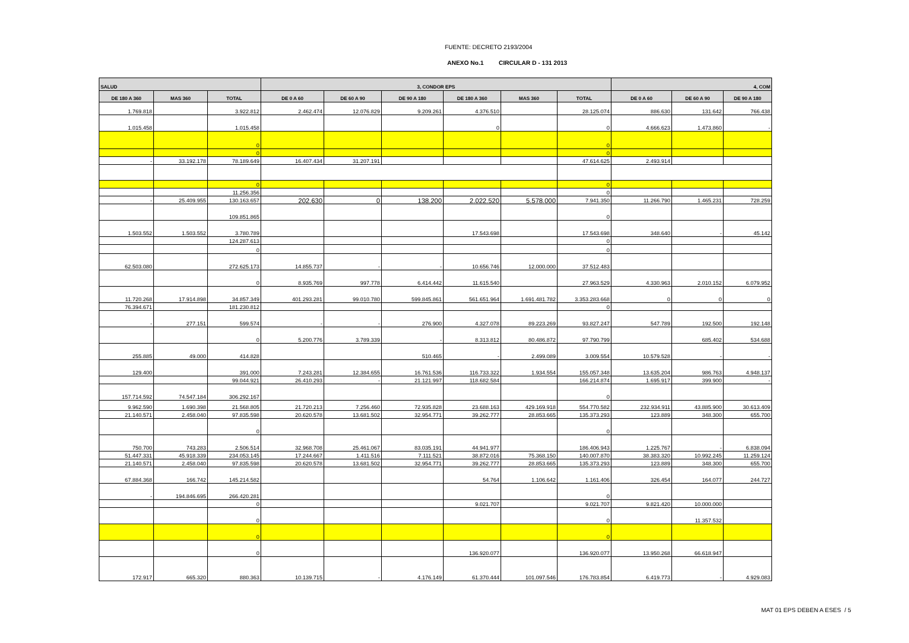FUENTE: DECRETO 2193/2004
ANEXO No.1 CIRCULAR D - 131 2013
| SALUD | | | 3, CONDOR EPS | | | | | | 4, COM | | |
| --- | --- | --- | --- | --- | --- | --- | --- | --- | --- | --- | --- |
| DE 180 A 360 | MAS 360 | TOTAL | DE 0 A 60 | DE 60 A 90 | DE 90 A 180 | DE 180 A 360 | MAS 360 | TOTAL | DE 0 A 60 | DE 60 A 90 | DE 90 A 180 |
| 1.769.818 | | 3.922.812 | 2.462.474 | 12.076.829 | 9.209.261 | 4.376.510 | | 28.125.074 | 886.630 | 131.642 | 766.438 |
| 1.015.458 | | 1.015.458 | | | | 0 | | 0 | 4.666.623 | 1.473.860 | - |
| | | 0 | | | | | | 0 | | | |
| | | 0 | | | | | | 0 | | | |
| - | 33.192.178 | 78.189.649 | 16.407.434 | 31.207.191 | | | | 47.614.625 | 2.493.914 | | |
| | | 0 | | | | | | 0 | | | |
| | | 11.256.356 | | | | | | 0 | | | |
| - | 25.409.955 | 130.163.657 | 202.630 | 0 | 138.200 | 2.022.520 | 5.578.000 | 7.941.350 | 11.266.790 | 1.465.231 | 728.259 |
| | | 109.851.865 | | | | | | 0 | | | |
| 1.503.552 | 1.503.552 | 3.780.789 | | | | 17.543.698 | | 17.543.698 | 348.640 | - | 45.142 |
| | | 124.287.613 | | | | | | 0 | | | |
| | | 0 | | | | | | 0 | | | |
| 62.503.080 | | 272.625.173 | 14.855.737 | - | - | 10.656.746 | 12.000.000 | 37.512.483 | | | |
| | | 0 | 8.935.769 | 997.778 | 6.414.442 | 11.615.540 | | 27.963.529 | 4.330.963 | 2.010.152 | 6.079.952 |
| 11.720.268 | 17.914.898 | 34.857.349 | 401.293.281 | 99.010.780 | 599.845.861 | 561.651.964 | 1.691.481.782 | 3.353.283.668 | 0 | 0 | 0 |
| 76.394.671 | | 181.230.812 | | | | | | 0 | | | |
| - | 277.151 | 599.574 | - | - | 276.900 | 4.327.078 | 89.223.269 | 93.827.247 | 547.789 | 192.500 | 192.148 |
| | | 0 | 5.200.776 | 3.789.339 | - | 8.313.812 | 80.486.872 | 97.790.799 | | 685.402 | 534.688 |
| 255.885 | 49.000 | 414.828 | | | 510.465 | - | 2.499.089 | 3.009.554 | 10.579.528 | - | - |
| 129.400 | | 391.000 | 7.243.281 | 12.384.655 | 16.761.536 | 116.733.322 | 1.934.554 | 155.057.348 | 13.635.204 | 986.763 | 4.948.137 |
| | | 99.044.921 | 26.410.293 | - | 21.121.997 | 118.682.584 | | 166.214.874 | 1.695.917 | 399.900 | - |
| 157.714.592 | 74.547.184 | 306.292.167 | | | | | | 0 | | | |
| 9.962.590 | 1.690.398 | 21.568.805 | 21.720.213 | 7.256.460 | 72.935.828 | 23.688.163 | 429.169.918 | 554.770.582 | 232.934.911 | 43.885.900 | 30.613.409 |
| 21.140.571 | 2.458.040 | 97.835.598 | 20.620.578 | 13.681.502 | 32.954.771 | 39.262.777 | 28.853.665 | 135.373.293 | 123.889 | 348.300 | 655.700 |
| | | 0 | | | | | | 0 | | | |
| 750.700 | 743.283 | 2.506.514 | 32.968.708 | 25.461.067 | 83.035.191 | 44.941.977 | | 186.406.943 | 1.225.767 | - | 6.838.094 |
| 51.447.331 | 45.918.339 | 234.053.145 | 17.244.667 | 1.411.516 | 7.111.521 | 38.872.016 | 75.368.150 | 140.007.870 | 38.383.320 | 10.992.245 | 11.259.124 |
| 21.140.571 | 2.458.040 | 97.835.598 | 20.620.578 | 13.681.502 | 32.954.771 | 39.262.777 | 28.853.665 | 135.373.293 | 123.889 | 348.300 | 655.700 |
| 67.884.368 | 166.742 | 145.214.582 | | | | 54.764 | 1.106.642 | 1.161.406 | 326.454 | 164.077 | 244.727 |
| - | 194.846.695 | 266.420.281 | | | | | | 0 | | | |
| | | 0 | | | | 9.021.707 | | 9.021.707 | 9.821.420 | 10.000.000 | |
| | | 0 | | | | | | 0 | | 11.357.532 | |
| | | 0 | | | | | | 0 | | | |
| | | 0 | | | | 136.920.077 | | 136.920.077 | 13.950.268 | 66.618.947 | |
| 172.917 | 665.320 | 880.363 | 10.139.715 | - | 4.176.149 | 61.370.444 | 101.097.546 | 176.783.854 | 6.419.773 | - | 4.929.083 |
MAT 01 EPS DEBEN A ESES / 5